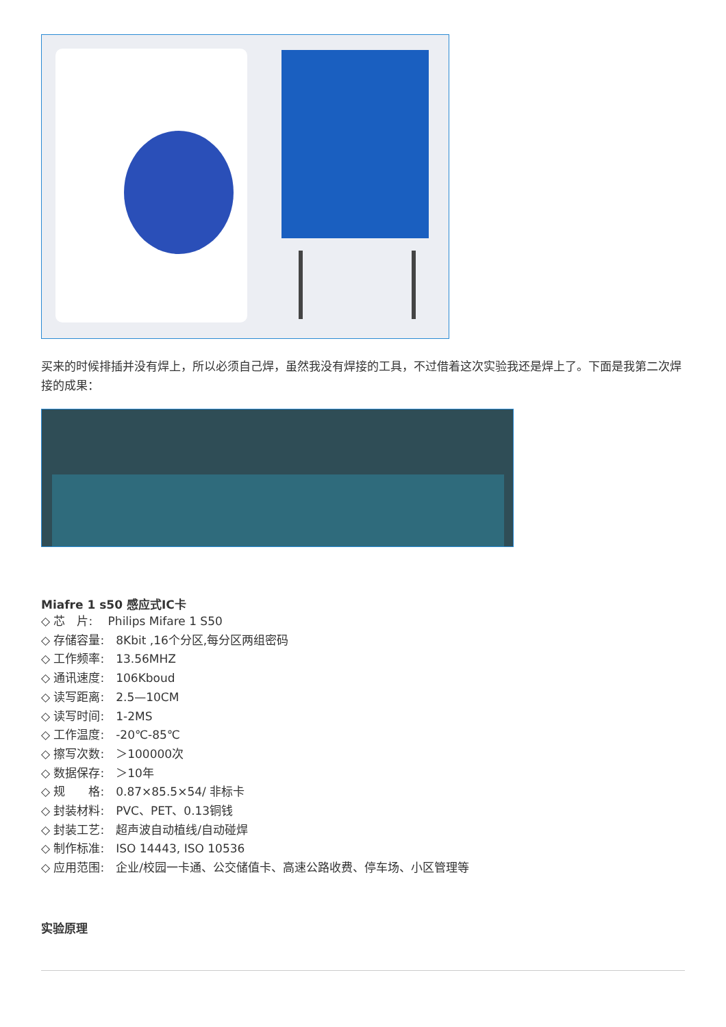买来的时候排插并没有焊上，所以必须自己焊，虽然我没有焊接的工具，不过借着这次实验我还是焊上了。下面是我第二次焊接的成果：
Miafre 1 s50 感应式IC卡
◇ 芯　片:　 Philips Mifare 1 S50
◇ 存储容量:　8Kbit ,16个分区,每分区两组密码
◇ 工作频率:　13.56MHZ
◇ 通讯速度:　106Kboud
◇ 读写距离:　2.5—10CM
◇ 读写时间:　1-2MS
◇ 工作温度:　-20℃-85℃
◇ 擦写次数:　＞100000次
◇ 数据保存:　＞10年
◇ 规　　格:　0.87×85.5×54/ 非标卡
◇ 封装材料:　PVC、PET、0.13铜钱
◇ 封装工艺:　超声波自动植线/自动碰焊
◇ 制作标准:　ISO 14443, ISO 10536
◇ 应用范围:　企业/校园一卡通、公交储值卡、高速公路收费、停车场、小区管理等
实验原理